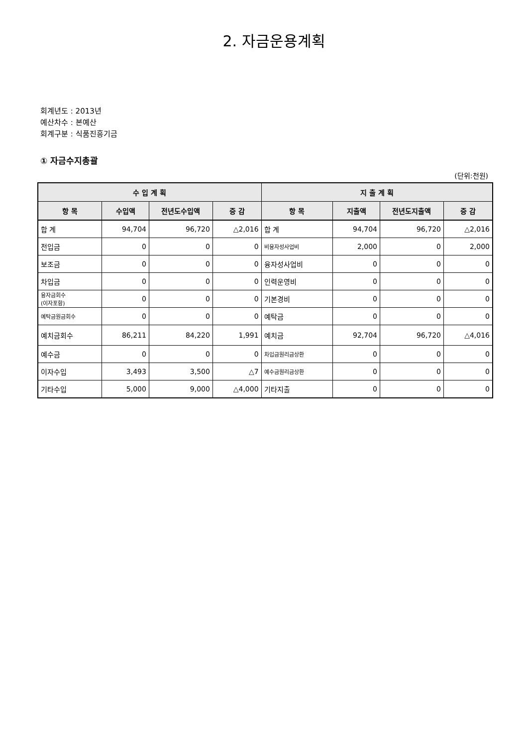2. 자금운용계획
회계년도 : 2013년
예산차수 : 본예산
회계구분 : 식품진흥기금
① 자금수지총괄
(단위:천원)
| 수 입 계 획 | | | | 지 출 계 획 | | | |
| --- | --- | --- | --- | --- | --- | --- | --- |
| 항 목 | 수입액 | 전년도수입액 | 증 감 | 항 목 | 지출액 | 전년도지출액 | 증 감 |
| 합 계 | 94,704 | 96,720 | △2,016 | 합 계 | 94,704 | 96,720 | △2,016 |
| 전입금 | 0 | 0 | 0 | 비융자성사업비 | 2,000 | 0 | 2,000 |
| 보조금 | 0 | 0 | 0 | 융자성사업비 | 0 | 0 | 0 |
| 차입금 | 0 | 0 | 0 | 인력운영비 | 0 | 0 | 0 |
| 융자금회수 (이자포함) | 0 | 0 | 0 | 기본경비 | 0 | 0 | 0 |
| 예탁금원금회수 | 0 | 0 | 0 | 예탁금 | 0 | 0 | 0 |
| 예치금회수 | 86,211 | 84,220 | 1,991 | 예치금 | 92,704 | 96,720 | △4,016 |
| 예수금 | 0 | 0 | 0 | 차입금원리금상환 | 0 | 0 | 0 |
| 이자수입 | 3,493 | 3,500 | △7 | 예수금원리금상환 | 0 | 0 | 0 |
| 기타수입 | 5,000 | 9,000 | △4,000 | 기타지출 | 0 | 0 | 0 |